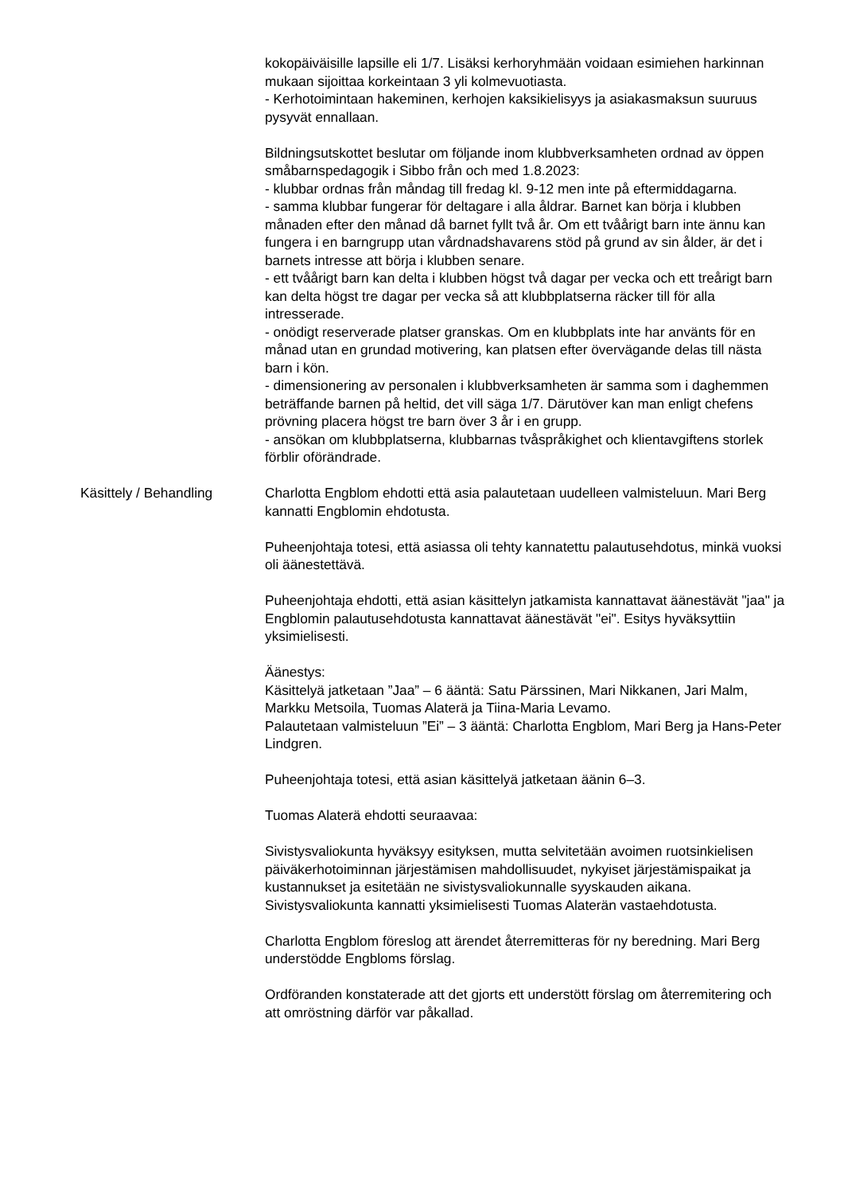kokopäiväisille lapsille eli 1/7. Lisäksi kerhoryhmään voidaan esimiehen harkinnan mukaan sijoittaa korkeintaan 3 yli kolmevuotiasta.
- Kerhotoimintaan hakeminen, kerhojen kaksikielisyys ja asiakasmaksun suuruus pysyvät ennallaan.
Bildningsutskottet beslutar om följande inom klubbverksamheten ordnad av öppen småbarnspedagogik i Sibbo från och med 1.8.2023:
- klubbar ordnas från måndag till fredag kl. 9-12 men inte på eftermiddagarna.
- samma klubbar fungerar för deltagare i alla åldrar. Barnet kan börja i klubben månaden efter den månad då barnet fyllt två år. Om ett tvåårigt barn inte ännu kan fungera i en barngrupp utan vårdnadshavarens stöd på grund av sin ålder, är det i barnets intresse att börja i klubben senare.
- ett tvåårigt barn kan delta i klubben högst två dagar per vecka och ett treårigt barn kan delta högst tre dagar per vecka så att klubbplatserna räcker till för alla intresserade.
- onödigt reserverade platser granskas. Om en klubbplats inte har använts för en månad utan en grundad motivering, kan platsen efter övervägande delas till nästa barn i kön.
- dimensionering av personalen i klubbverksamheten är samma som i daghemmen beträffande barnen på heltid, det vill säga 1/7. Därutöver kan man enligt chefens prövning placera högst tre barn över 3 år i en grupp.
- ansökan om klubbplatserna, klubbarnas tvåspråkighet och klientavgiftens storlek förblir oförändrade.
Käsittely / Behandling Charlotta Engblom ehdotti että asia palautetaan uudelleen valmisteluun. Mari Berg kannatti Engblomin ehdotusta.
Puheenjohtaja totesi, että asiassa oli tehty kannatettu palautusehdotus, minkä vuoksi oli äänestettävä.
Puheenjohtaja ehdotti, että asian käsittelyn jatkamista kannattavat äänestävät "jaa" ja Engblomin palautusehdotusta kannattavat äänestävät "ei". Esitys hyväksyttiin yksimielisesti.
Äänestys:
Käsittelyä jatketaan ”Jaa” – 6 ääntä: Satu Pärssinen, Mari Nikkanen, Jari Malm, Markku Metsoila, Tuomas Alaterä ja Tiina-Maria Levamo.
Palautetaan valmisteluun ”Ei” – 3 ääntä: Charlotta Engblom, Mari Berg ja Hans-Peter Lindgren.
Puheenjohtaja totesi, että asian käsittelyä jatketaan äänin 6–3.
Tuomas Alaterä ehdotti seuraavaa:
Sivistysvaliokunta hyväksyy esityksen, mutta selvitetään avoimen ruotsinkielisen päiväkerhotoiminnan järjestämisen mahdollisuudet, nykyiset järjestämispaikat ja kustannukset ja esitetään ne sivistysvaliokunnalle syyskauden aikana. Sivistysvaliokunta kannatti yksimielisesti Tuomas Alaterän vastaehdotusta.
Charlotta Engblom föreslog att ärendet återremitteras för ny beredning. Mari Berg understödde Engbloms förslag.
Ordföranden konstaterade att det gjorts ett understött förslag om återremitering och att omröstning därför var påkallad.